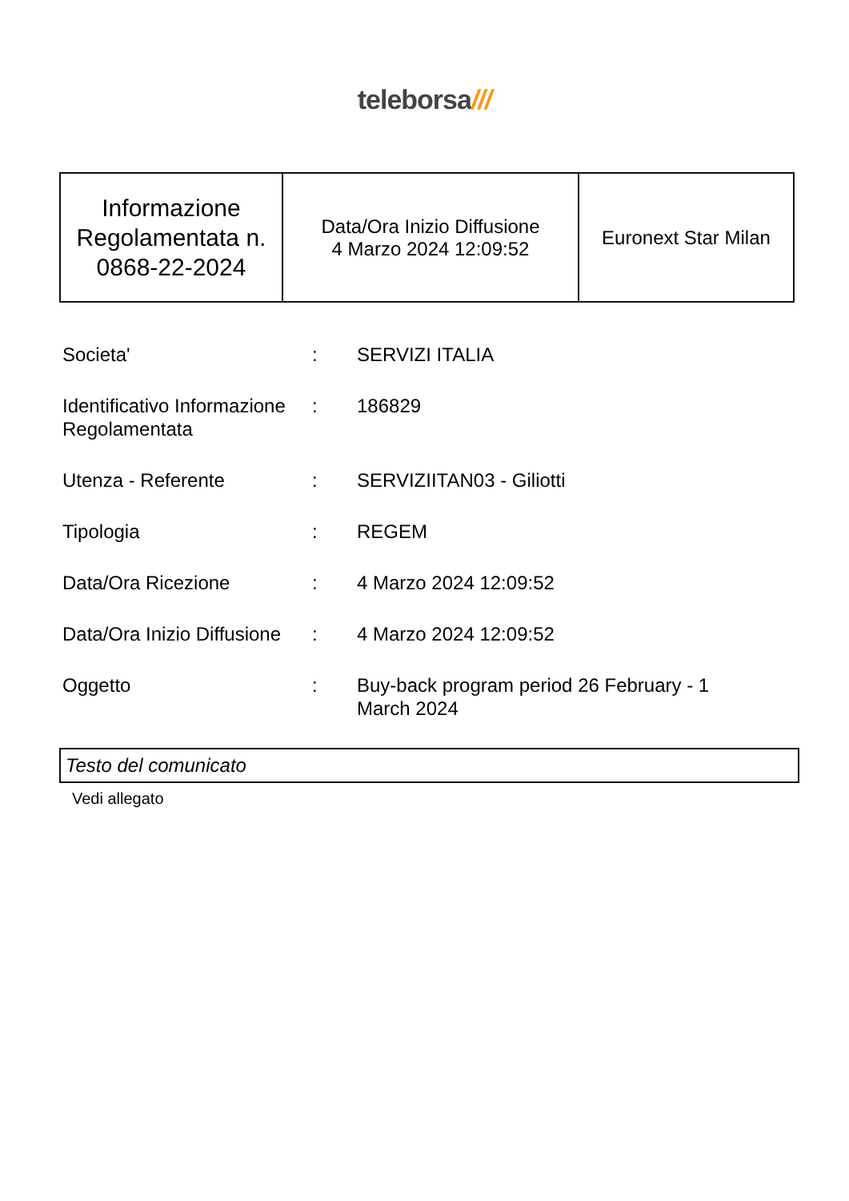teleborsa///
| Informazione Regolamentata n. 0868-22-2024 | Data/Ora Inizio Diffusione 4 Marzo 2024 12:09:52 | Euronext Star Milan |
| Societa' | : | SERVIZI ITALIA |
| Identificativo Informazione Regolamentata | : | 186829 |
| Utenza - Referente | : | SERVIZIITAN03 - Giliotti |
| Tipologia | : | REGEM |
| Data/Ora Ricezione | : | 4 Marzo 2024 12:09:52 |
| Data/Ora Inizio Diffusione | : | 4 Marzo 2024 12:09:52 |
| Oggetto | : | Buy-back program period 26 February - 1 March 2024 |
Testo del comunicato
Vedi allegato